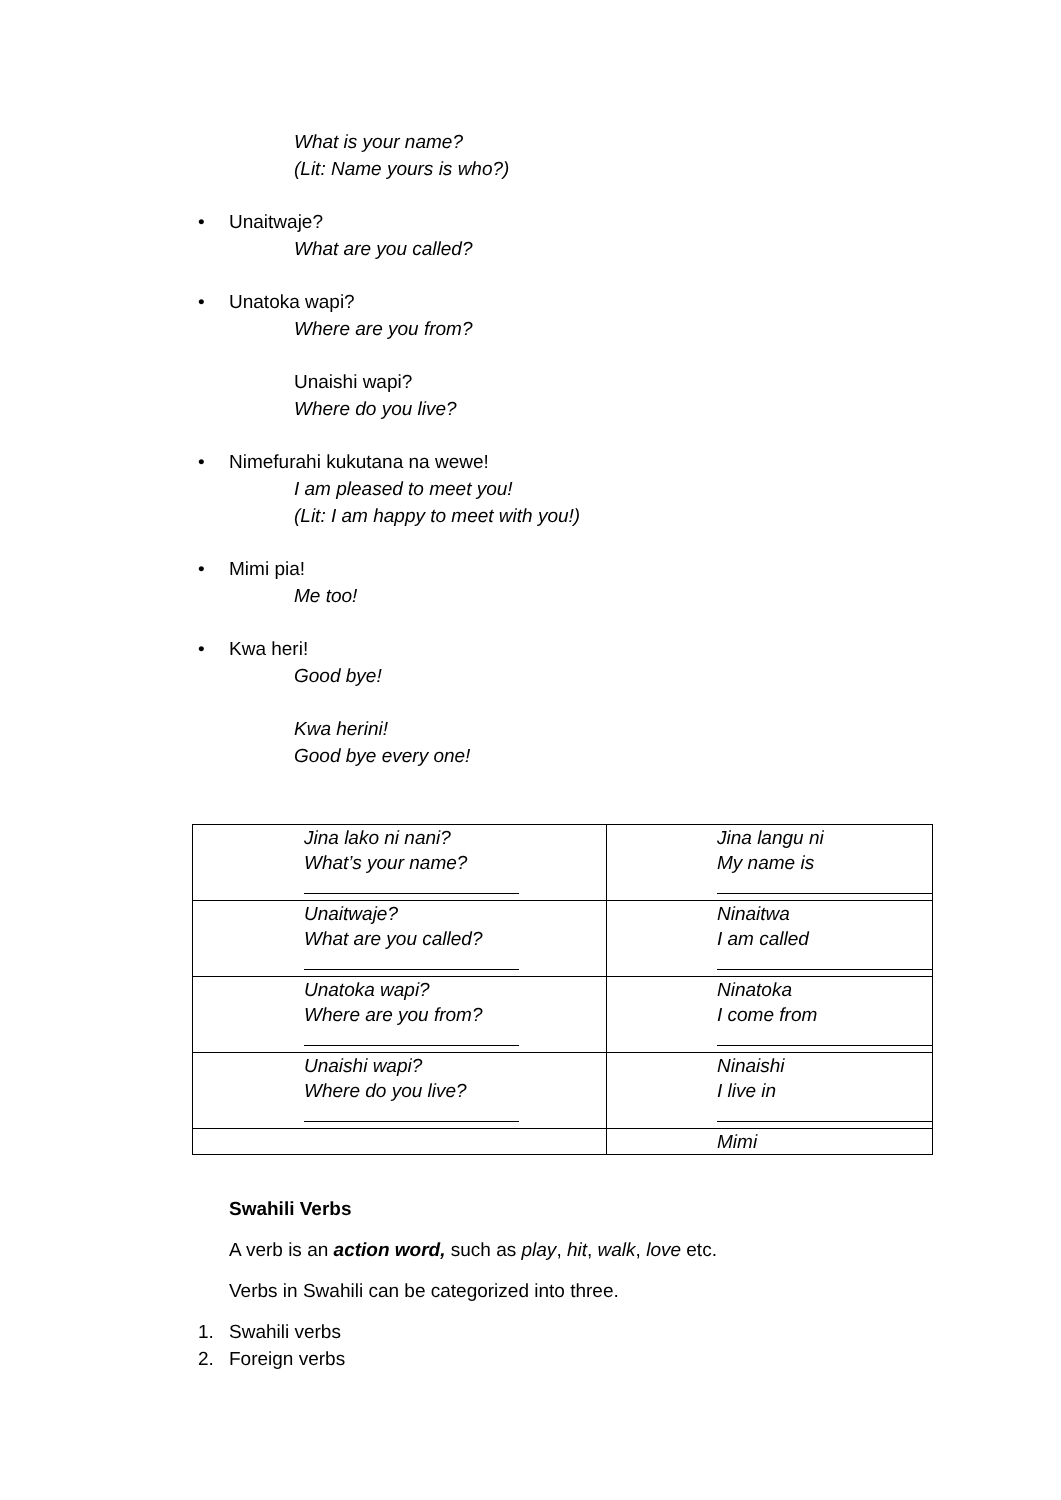What is your name?
(Lit: Name yours is who?)
• Unaitwaje?
What are you called?
• Unatoka wapi?
Where are you from?
Unaishi wapi?
Where do you live?
• Nimefurahi kukutana na wewe!
I am pleased to meet you!
(Lit: I am happy to meet with you!)
• Mimi pia!
Me too!
• Kwa heri!
Good bye!
Kwa herini!
Good bye every one!
| Jina lako ni nani? What’s your name? | Jina langu ni My name is |
| Unaitwaje? What are you called? | Ninaitwa I am called |
| Unatoka wapi? Where are you from? | Ninatoka I come from |
| Unaishi wapi? Where do you live? | Ninaishi I live in |
| | Mimi |
Swahili Verbs
A verb is an action word, such as play, hit, walk, love etc.
Verbs in Swahili can be categorized into three.
1. Swahili verbs
2. Foreign verbs